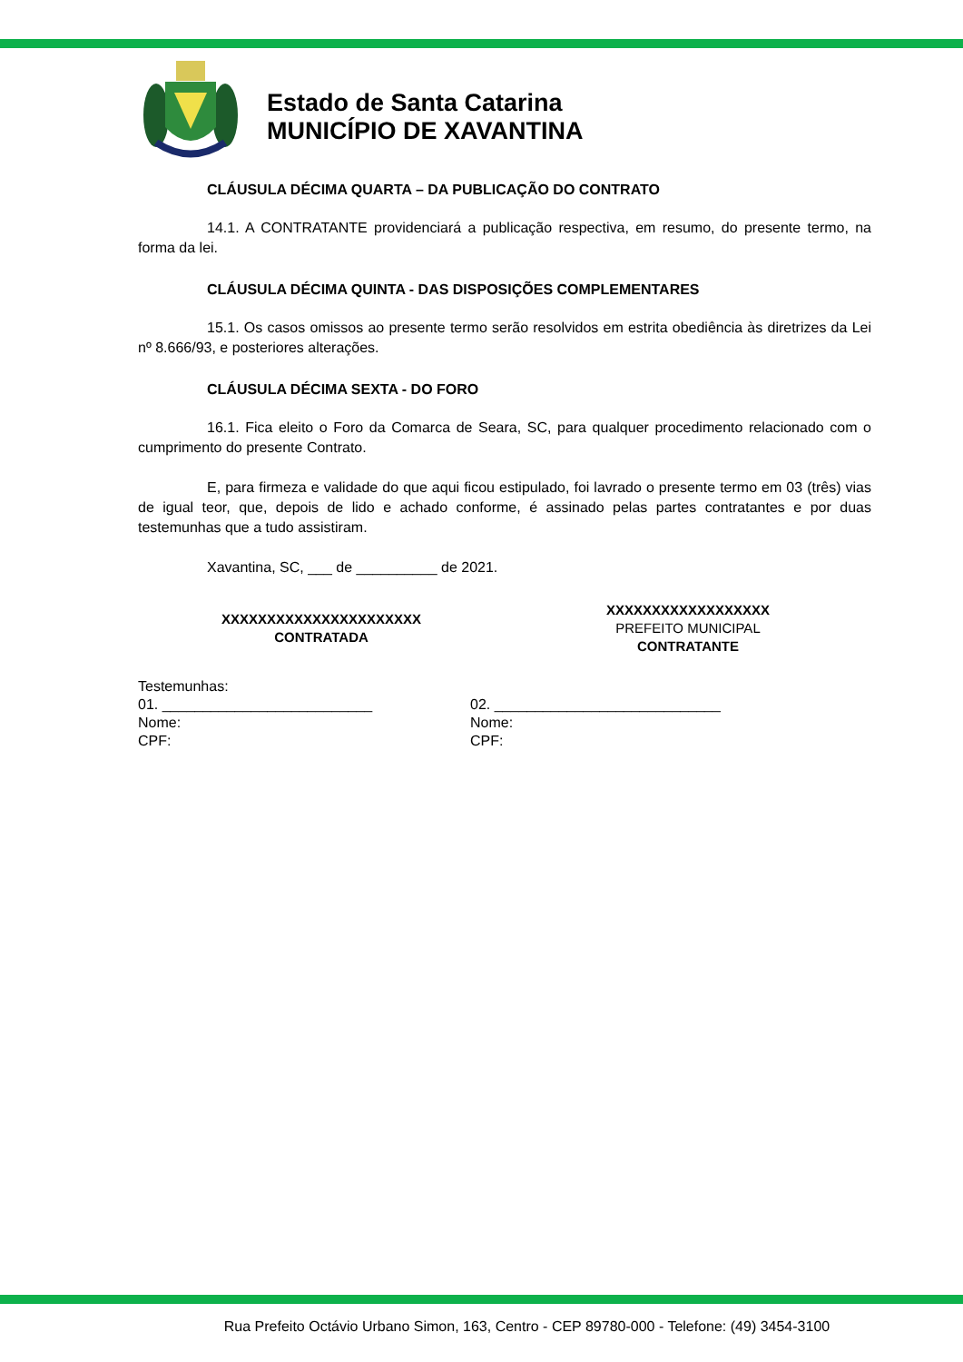Estado de Santa Catarina
MUNICÍPIO DE XAVANTINA
CLÁUSULA DÉCIMA QUARTA – DA PUBLICAÇÃO DO CONTRATO
14.1. A CONTRATANTE providenciará a publicação respectiva, em resumo, do presente termo, na forma da lei.
CLÁUSULA DÉCIMA QUINTA - DAS DISPOSIÇÕES COMPLEMENTARES
15.1. Os casos omissos ao presente termo serão resolvidos em estrita obediência às diretrizes da Lei nº 8.666/93, e posteriores alterações.
CLÁUSULA DÉCIMA SEXTA - DO FORO
16.1. Fica eleito o Foro da Comarca de Seara, SC, para qualquer procedimento relacionado com o cumprimento do presente Contrato.
E, para firmeza e validade do que aqui ficou estipulado, foi lavrado o presente termo em 03 (três) vias de igual teor, que, depois de lido e achado conforme, é assinado pelas partes contratantes e por duas testemunhas que a tudo assistiram.
Xavantina, SC, ___ de __________ de 2021.
XXXXXXXXXXXXXXXXXXXXXX
CONTRATADA
XXXXXXXXXXXXXXXXXX
PREFEITO MUNICIPAL
CONTRATANTE
Testemunhas:
01. __________________________
Nome:
CPF:
02. ____________________________
Nome:
CPF:
Rua Prefeito Octávio Urbano Simon, 163, Centro - CEP 89780-000 - Telefone: (49) 3454-3100